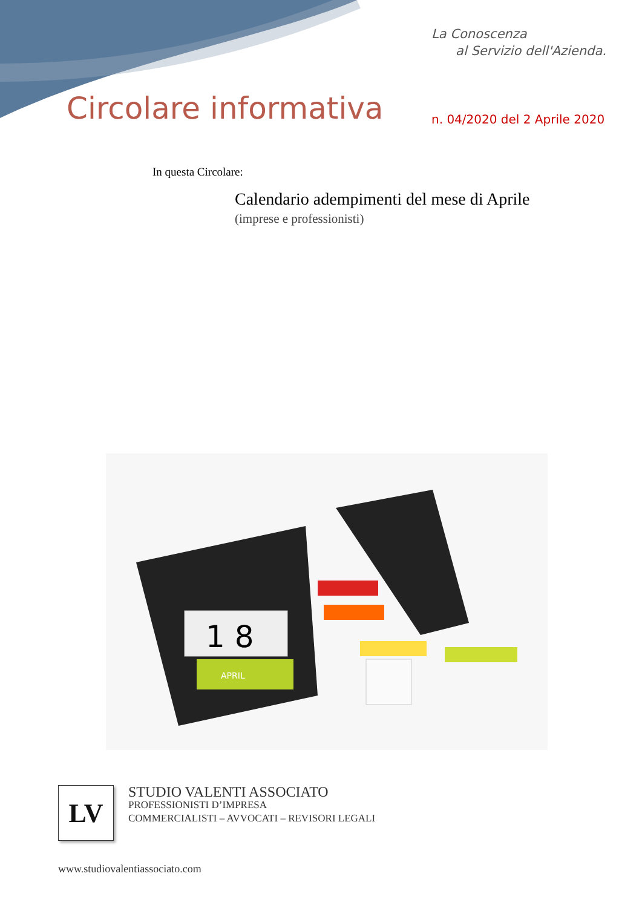La Conoscenza
al Servizio dell'Azienda.
Circolare informativa n. 04/2020 del 2 Aprile 2020
In questa Circolare:
Calendario adempimenti del mese di Aprile
(imprese e professionisti)
1 8
APRIL
LV
STUDIO VALENTI ASSOCIATO
PROFESSIONISTI D’IMPRESA
COMMERCIALISTI – AVVOCATI – REVISORI LEGALI
www.studiovalentiassociato.com